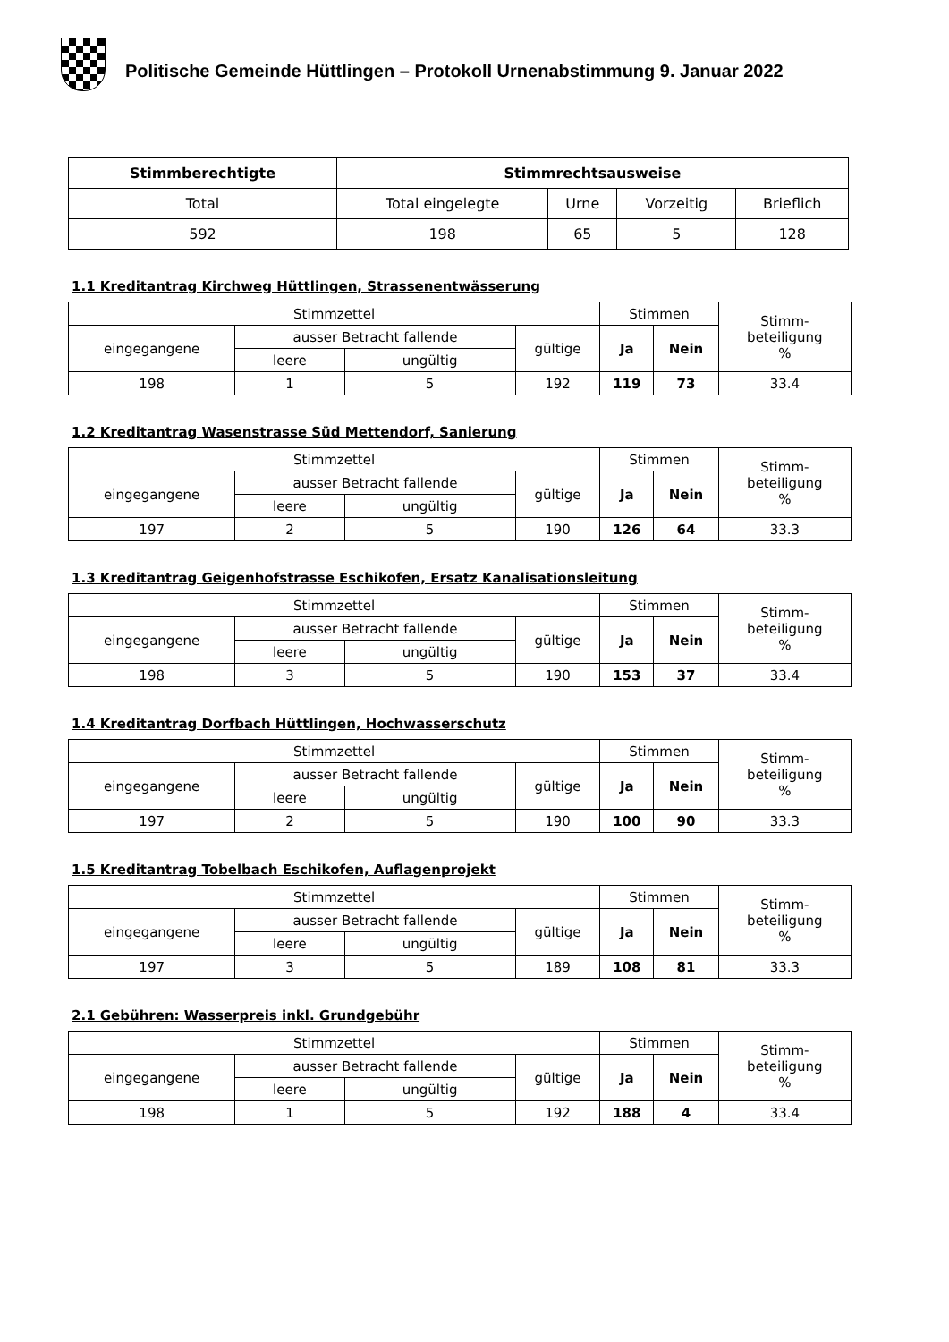Politische Gemeinde Hüttlingen – Protokoll Urnenabstimmung 9. Januar 2022
| Stimmberechtigte | Stimmrechtsausweise | | | |
| --- | --- | --- | --- | --- |
| Total | Total eingelegte | Urne | Vorzeitig | Brieflich |
| 592 | 198 | 65 | 5 | 128 |
1.1 Kreditantrag Kirchweg Hüttlingen, Strassenentwässerung
| Stimmzettel | | | | Stimmen | | Stimm- beteiligung % |
| --- | --- | --- | --- | --- | --- | --- |
| eingegangene | ausser Betracht fallende | | gültige | Ja | Nein | |
| | leere | ungültig | | | | |
| 198 | 1 | 5 | 192 | 119 | 73 | 33.4 |
1.2 Kreditantrag Wasenstrasse Süd Mettendorf, Sanierung
| Stimmzettel | | | | Stimmen | | Stimm- beteiligung % |
| --- | --- | --- | --- | --- | --- | --- |
| eingegangene | ausser Betracht fallende | | gültige | Ja | Nein | |
| | leere | ungültig | | | | |
| 197 | 2 | 5 | 190 | 126 | 64 | 33.3 |
1.3 Kreditantrag Geigenhofstrasse Eschikofen, Ersatz Kanalisationsleitung
| Stimmzettel | | | | Stimmen | | Stimm- beteiligung % |
| --- | --- | --- | --- | --- | --- | --- |
| eingegangene | ausser Betracht fallende | | gültige | Ja | Nein | |
| | leere | ungültig | | | | |
| 198 | 3 | 5 | 190 | 153 | 37 | 33.4 |
1.4 Kreditantrag Dorfbach Hüttlingen, Hochwasserschutz
| Stimmzettel | | | | Stimmen | | Stimm- beteiligung % |
| --- | --- | --- | --- | --- | --- | --- |
| eingegangene | ausser Betracht fallende | | gültige | Ja | Nein | |
| | leere | ungültig | | | | |
| 197 | 2 | 5 | 190 | 100 | 90 | 33.3 |
1.5 Kreditantrag Tobelbach Eschikofen, Auflagenprojekt
| Stimmzettel | | | | Stimmen | | Stimm- beteiligung % |
| --- | --- | --- | --- | --- | --- | --- |
| eingegangene | ausser Betracht fallende | | gültige | Ja | Nein | |
| | leere | ungültig | | | | |
| 197 | 3 | 5 | 189 | 108 | 81 | 33.3 |
2.1 Gebühren: Wasserpreis inkl. Grundgebühr
| Stimmzettel | | | | Stimmen | | Stimm- beteiligung % |
| --- | --- | --- | --- | --- | --- | --- |
| eingegangene | ausser Betracht fallende | | gültige | Ja | Nein | |
| | leere | ungültig | | | | |
| 198 | 1 | 5 | 192 | 188 | 4 | 33.4 |